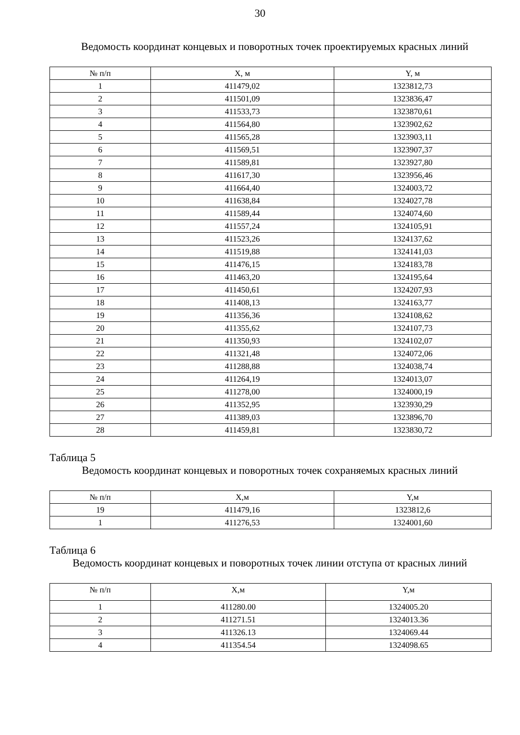30
Ведомость координат концевых и поворотных точек проектируемых красных линий
| № п/п | X, м | Y, м |
| --- | --- | --- |
| 1 | 411479,02 | 1323812,73 |
| 2 | 411501,09 | 1323836,47 |
| 3 | 411533,73 | 1323870,61 |
| 4 | 411564,80 | 1323902,62 |
| 5 | 411565,28 | 1323903,11 |
| 6 | 411569,51 | 1323907,37 |
| 7 | 411589,81 | 1323927,80 |
| 8 | 411617,30 | 1323956,46 |
| 9 | 411664,40 | 1324003,72 |
| 10 | 411638,84 | 1324027,78 |
| 11 | 411589,44 | 1324074,60 |
| 12 | 411557,24 | 1324105,91 |
| 13 | 411523,26 | 1324137,62 |
| 14 | 411519,88 | 1324141,03 |
| 15 | 411476,15 | 1324183,78 |
| 16 | 411463,20 | 1324195,64 |
| 17 | 411450,61 | 1324207,93 |
| 18 | 411408,13 | 1324163,77 |
| 19 | 411356,36 | 1324108,62 |
| 20 | 411355,62 | 1324107,73 |
| 21 | 411350,93 | 1324102,07 |
| 22 | 411321,48 | 1324072,06 |
| 23 | 411288,88 | 1324038,74 |
| 24 | 411264,19 | 1324013,07 |
| 25 | 411278,00 | 1324000,19 |
| 26 | 411352,95 | 1323930,29 |
| 27 | 411389,03 | 1323896,70 |
| 28 | 411459,81 | 1323830,72 |
Таблица 5
Ведомость координат концевых и поворотных точек сохраняемых красных линий
| № п/п | X,м | Y,м |
| --- | --- | --- |
| 19 | 411479,16 | 1323812,6 |
| 1 | 411276,53 | 1324001,60 |
Таблица 6
Ведомость координат концевых и поворотных точек линии отступа от красных линий
| № п/п | X,м | Y,м |
| --- | --- | --- |
| 1 | 411280.00 | 1324005.20 |
| 2 | 411271.51 | 1324013.36 |
| 3 | 411326.13 | 1324069.44 |
| 4 | 411354.54 | 1324098.65 |